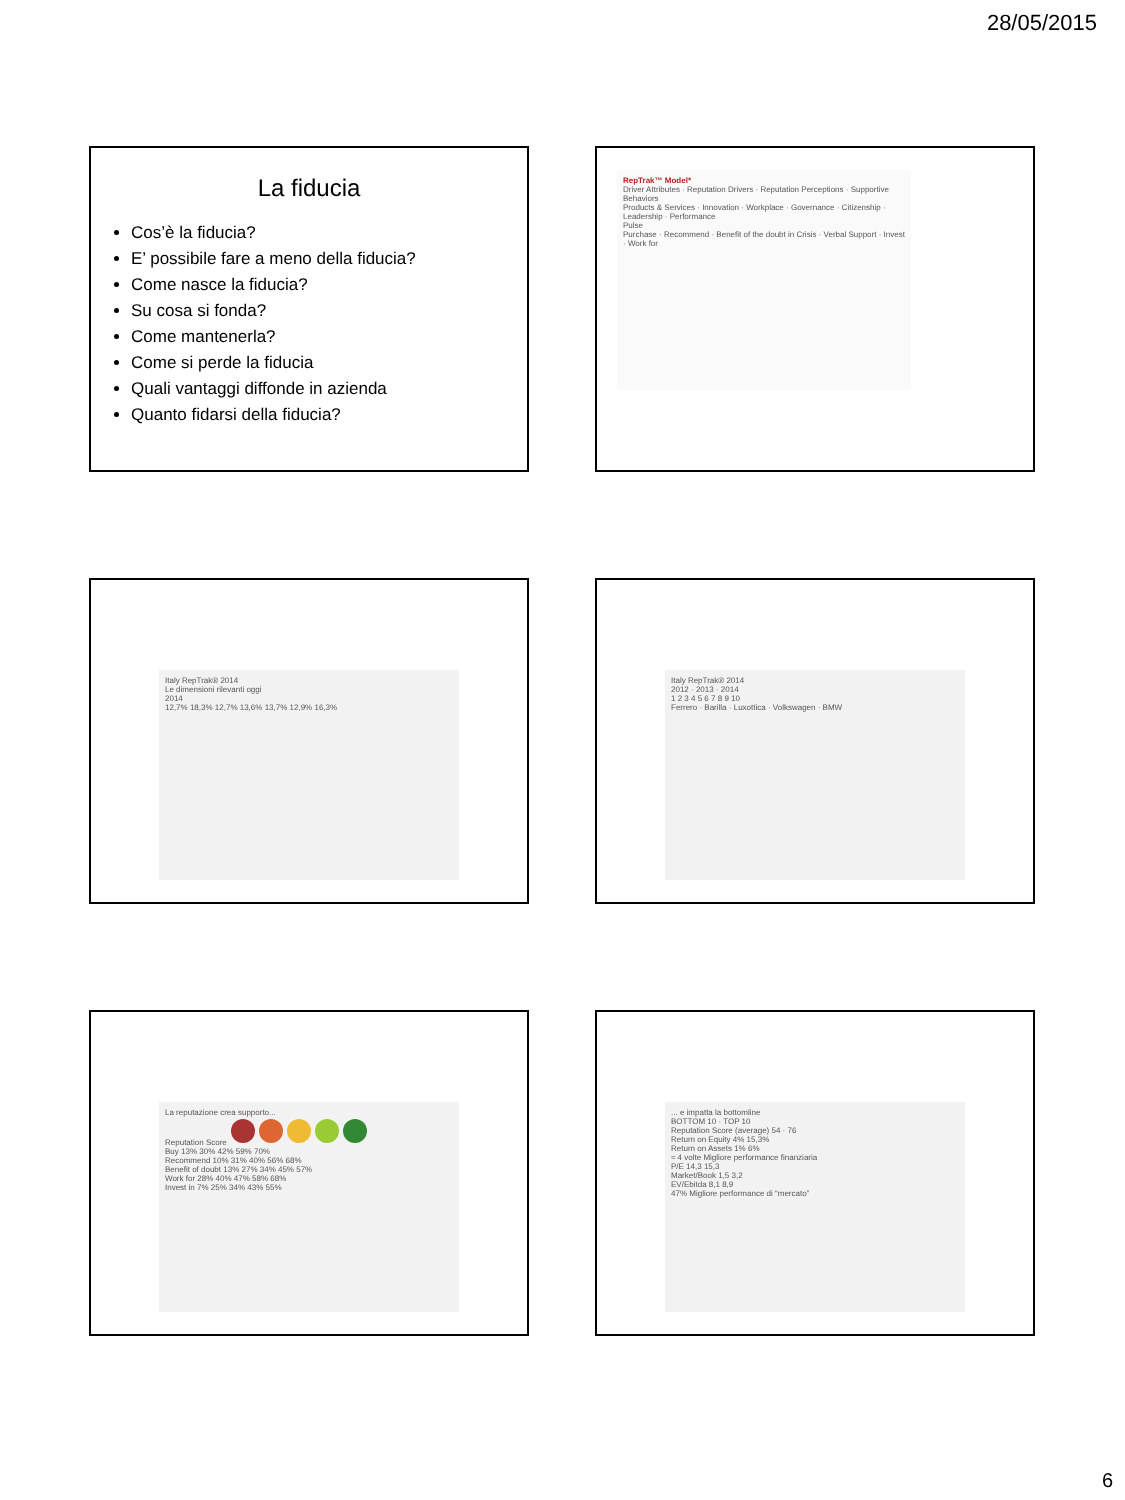28/05/2015
La fiducia
Cos’è la fiducia?
E’ possibile fare a meno della fiducia?
Come nasce la fiducia?
Su cosa si fonda?
Come mantenerla?
Come si perde la fiducia
Quali vantaggi diffonde in azienda
Quanto fidarsi della fiducia?
RepTrak™ Model*
Driver Attributes · Reputation Drivers · Reputation Perceptions · Supportive Behaviors
Products & Services · Innovation · Workplace · Governance · Citizenship · Leadership · Performance
Pulse
Purchase · Recommend · Benefit of the doubt in Crisis · Verbal Support · Invest · Work for
Italy RepTrak® 2014
Le dimensioni rilevanti oggi
2014
12,7% 18,3% 12,7% 13,6% 13,7% 12,9% 16,3%
Italy RepTrak® 2014
2012 · 2013 · 2014
1 2 3 4 5 6 7 8 9 10
Ferrero · Barilla · Luxottica · Volkswagen · BMW
La reputazione crea supporto...
Reputation Score
Buy 13% 30% 42% 59% 70%
Recommend 10% 31% 40% 56% 68%
Benefit of doubt 13% 27% 34% 45% 57%
Work for 28% 40% 47% 58% 68%
Invest in 7% 25% 34% 43% 55%
... e impatta la bottomline
BOTTOM 10 · TOP 10
Reputation Score (average) 54 · 76
Return on Equity 4% 15,3%
Return on Assets 1% 6%
≈ 4 volte Migliore performance finanziaria
P/E 14,3 15,3
Market/Book 1,5 3,2
EV/Ebitda 8,1 8,9
47% Migliore performance di “mercato”
6